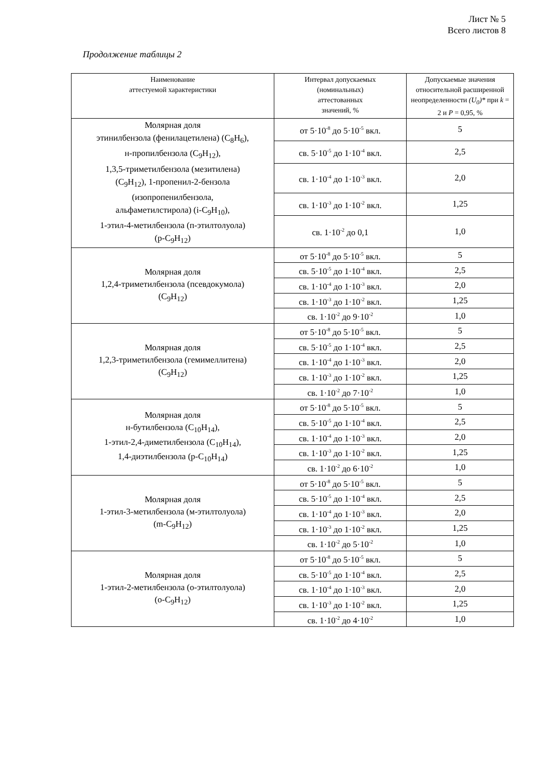Лист № 5
Всего листов 8
Продолжение таблицы 2
| Наименование аттестуемой характеристики | Интервал допускаемых (номинальных) аттестованных значений, % | Допускаемые значения относительной расширенной неопределенности (U<sub>0</sub>)* при k = 2 и P = 0,95, % |
| --- | --- | --- |
| Молярная доля этинилбензола (фенилацетилена) (C<sub>8</sub>H<sub>6</sub>), н-пропилбензола (C<sub>9</sub>H<sub>12</sub>), 1,3,5-триметилбензола (мезитилена) (C<sub>9</sub>H<sub>12</sub>), 1-пропенил-2-бензола (изопропенилбензола, альфаметилстирола) (i-C<sub>9</sub>H<sub>10</sub>), 1-этил-4-метилбензола (п-этилтолуола) (p-C<sub>9</sub>H<sub>12</sub>) | от 5·10<sup>-8</sup> до 5·10<sup>-5</sup> вкл. | 5 |
| | св. 5·10<sup>-5</sup> до 1·10<sup>-4</sup> вкл. | 2,5 |
| | св. 1·10<sup>-4</sup> до 1·10<sup>-3</sup> вкл. | 2,0 |
| | св. 1·10<sup>-3</sup> до 1·10<sup>-2</sup> вкл. | 1,25 |
| | св. 1·10<sup>-2</sup> до 0,1 | 1,0 |
| Молярная доля 1,2,4-триметилбензола (псевдокумола) (C<sub>9</sub>H<sub>12</sub>) | от 5·10<sup>-8</sup> до 5·10<sup>-5</sup> вкл. | 5 |
| | св. 5·10<sup>-5</sup> до 1·10<sup>-4</sup> вкл. | 2,5 |
| | св. 1·10<sup>-4</sup> до 1·10<sup>-3</sup> вкл. | 2,0 |
| | св. 1·10<sup>-3</sup> до 1·10<sup>-2</sup> вкл. | 1,25 |
| | св. 1·10<sup>-2</sup> до 9·10<sup>-2</sup> | 1,0 |
| Молярная доля 1,2,3-триметилбензола (гемимеллитена) (C<sub>9</sub>H<sub>12</sub>) | от 5·10<sup>-8</sup> до 5·10<sup>-5</sup> вкл. | 5 |
| | св. 5·10<sup>-5</sup> до 1·10<sup>-4</sup> вкл. | 2,5 |
| | св. 1·10<sup>-4</sup> до 1·10<sup>-3</sup> вкл. | 2,0 |
| | св. 1·10<sup>-3</sup> до 1·10<sup>-2</sup> вкл. | 1,25 |
| | св. 1·10<sup>-2</sup> до 7·10<sup>-2</sup> | 1,0 |
| Молярная доля н-бутилбензола (C<sub>10</sub>H<sub>14</sub>), 1-этил-2,4-диметилбензола (C<sub>10</sub>H<sub>14</sub>), 1,4-диэтилбензола (p-C<sub>10</sub>H<sub>14</sub>) | от 5·10<sup>-8</sup> до 5·10<sup>-5</sup> вкл. | 5 |
| | св. 5·10<sup>-5</sup> до 1·10<sup>-4</sup> вкл. | 2,5 |
| | св. 1·10<sup>-4</sup> до 1·10<sup>-3</sup> вкл. | 2,0 |
| | св. 1·10<sup>-3</sup> до 1·10<sup>-2</sup> вкл. | 1,25 |
| | св. 1·10<sup>-2</sup> до 6·10<sup>-2</sup> | 1,0 |
| Молярная доля 1-этил-3-метилбензола (м-этилтолуола) (m-C<sub>9</sub>H<sub>12</sub>) | от 5·10<sup>-8</sup> до 5·10<sup>-5</sup> вкл. | 5 |
| | св. 5·10<sup>-5</sup> до 1·10<sup>-4</sup> вкл. | 2,5 |
| | св. 1·10<sup>-4</sup> до 1·10<sup>-3</sup> вкл. | 2,0 |
| | св. 1·10<sup>-3</sup> до 1·10<sup>-2</sup> вкл. | 1,25 |
| | св. 1·10<sup>-2</sup> до 5·10<sup>-2</sup> | 1,0 |
| Молярная доля 1-этил-2-метилбензола (о-этилтолуола) (o-C<sub>9</sub>H<sub>12</sub>) | от 5·10<sup>-8</sup> до 5·10<sup>-5</sup> вкл. | 5 |
| | св. 5·10<sup>-5</sup> до 1·10<sup>-4</sup> вкл. | 2,5 |
| | св. 1·10<sup>-4</sup> до 1·10<sup>-3</sup> вкл. | 2,0 |
| | св. 1·10<sup>-3</sup> до 1·10<sup>-2</sup> вкл. | 1,25 |
| | св. 1·10<sup>-2</sup> до 4·10<sup>-2</sup> | 1,0 |